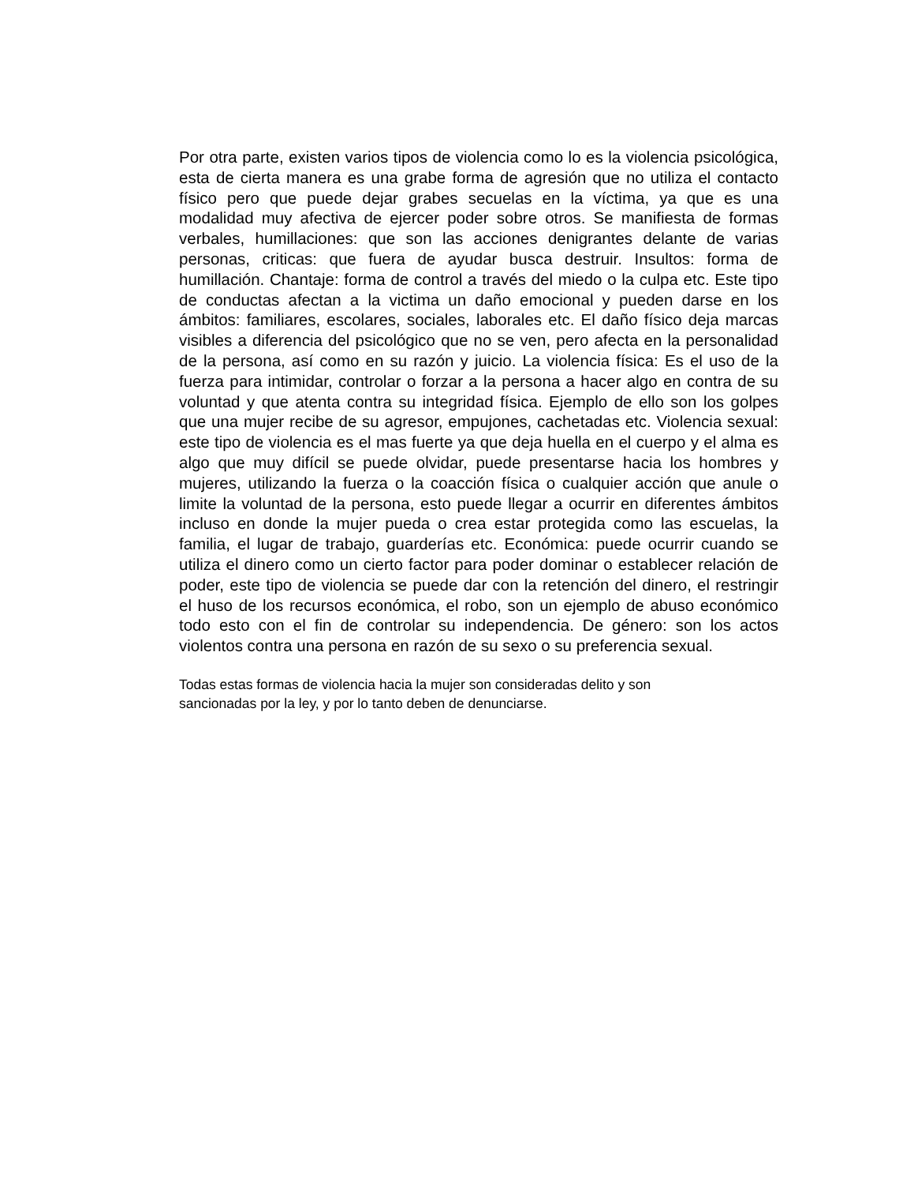Por otra parte, existen varios tipos de violencia como lo es la violencia psicológica, esta de cierta manera es una grabe forma de agresión que no utiliza el contacto físico pero que puede dejar grabes secuelas en la víctima, ya que es una modalidad muy afectiva de ejercer poder sobre otros. Se manifiesta de formas verbales, humillaciones: que son las acciones denigrantes delante de varias personas, criticas: que fuera de ayudar busca destruir. Insultos: forma de humillación. Chantaje: forma de control a través del miedo o la culpa etc. Este tipo de conductas afectan a la victima un daño emocional y pueden darse en los ámbitos: familiares, escolares, sociales, laborales etc. El daño físico deja marcas visibles a diferencia del psicológico que no se ven, pero afecta en la personalidad de la persona, así como en su razón y juicio. La violencia física: Es el uso de la fuerza para intimidar, controlar o forzar a la persona a hacer algo en contra de su voluntad y que atenta contra su integridad física. Ejemplo de ello son los golpes que una mujer recibe de su agresor, empujones, cachetadas etc. Violencia sexual: este tipo de violencia es el mas fuerte ya que deja huella en el cuerpo y el alma es algo que muy difícil se puede olvidar, puede presentarse hacia los hombres y mujeres, utilizando la fuerza o la coacción física o cualquier acción que anule o limite la voluntad de la persona, esto puede llegar a ocurrir en diferentes ámbitos incluso en donde la mujer pueda o crea estar protegida como las escuelas, la familia, el lugar de trabajo, guarderías etc. Económica: puede ocurrir cuando se utiliza el dinero como un cierto factor para poder dominar o establecer relación de poder, este tipo de violencia se puede dar con la retención del dinero, el restringir el huso de los recursos económica, el robo, son un ejemplo de abuso económico todo esto con el fin de controlar su independencia. De género: son los actos violentos contra una persona en razón de su sexo o su preferencia sexual.
Todas estas formas de violencia hacia la mujer son consideradas delito y son
sancionadas por la ley, y por lo tanto deben de denunciarse.